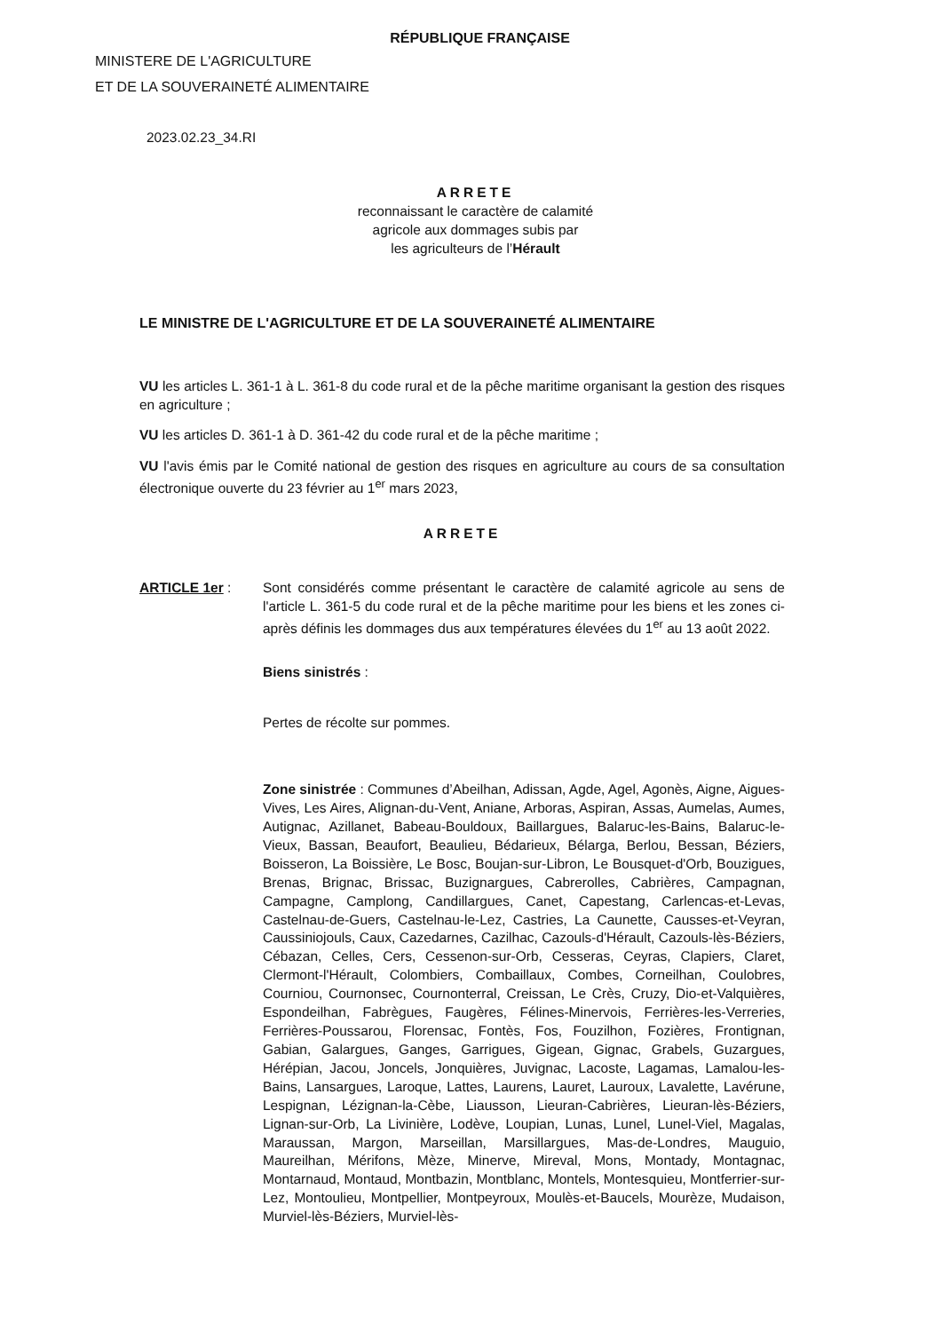RÉPUBLIQUE FRANÇAISE
MINISTERE DE L'AGRICULTURE
ET DE LA SOUVERAINETÉ ALIMENTAIRE
2023.02.23_34.RI
ARRETE
reconnaissant le caractère de calamité
agricole aux dommages subis par
les agriculteurs de l’Hérault
LE MINISTRE DE L'AGRICULTURE ET DE LA SOUVERAINETÉ ALIMENTAIRE
VU les articles L. 361-1 à L. 361-8 du code rural et de la pêche maritime organisant la gestion des risques en agriculture ;
VU les articles D. 361-1 à D. 361-42 du code rural et de la pêche maritime ;
VU l'avis émis par le Comité national de gestion des risques en agriculture au cours de sa consultation électronique ouverte du 23 février au 1<sup>er</sup> mars 2023,
ARRETE
ARTICLE 1er : Sont considérés comme présentant le caractère de calamité agricole au sens de l'article L. 361-5 du code rural et de la pêche maritime pour les biens et les zones ci-après définis les dommages dus aux températures élevées du 1<sup>er</sup> au 13 août 2022.
Biens sinistrés :
Pertes de récolte sur pommes.
Zone sinistrée : Communes d’Abeilhan, Adissan, Agde, Agel, Agonès, Aigne, Aigues-Vives, Les Aires, Alignan-du-Vent, Aniane, Arboras, Aspiran, Assas, Aumelas, Aumes, Autignac, Azillanet, Babeau-Bouldoux, Baillargues, Balaruc-les-Bains, Balaruc-le-Vieux, Bassan, Beaufort, Beaulieu, Bédarieux, Bélarga, Berlou, Bessan, Béziers, Boisseron, La Boissière, Le Bosc, Boujan-sur-Libron, Le Bousquet-d'Orb, Bouzigues, Brenas, Brignac, Brissac, Buzignargues, Cabrerolles, Cabrières, Campagnan, Campagne, Camplong, Candillargues, Canet, Capestang, Carlencas-et-Levas, Castelnau-de-Guers, Castelnau-le-Lez, Castries, La Caunette, Causses-et-Veyran, Caussiniojouls, Caux, Cazedarnes, Cazilhac, Cazouls-d'Hérault, Cazouls-lès-Béziers, Cébazan, Celles, Cers, Cessenon-sur-Orb, Cesseras, Ceyras, Clapiers, Claret, Clermont-l'Hérault, Colombiers, Combaillaux, Combes, Corneilhan, Coulobres, Courniou, Cournonsec, Cournonterral, Creissan, Le Crès, Cruzy, Dio-et-Valquières, Espondeilhan, Fabrègues, Faugères, Félines-Minervois, Ferrières-les-Verreries, Ferrières-Poussarou, Florensac, Fontès, Fos, Fouzilhon, Fozières, Frontignan, Gabian, Galargues, Ganges, Garrigues, Gigean, Gignac, Grabels, Guzargues, Hérépian, Jacou, Joncels, Jonquières, Juvignac, Lacoste, Lagamas, Lamalou-les-Bains, Lansargues, Laroque, Lattes, Laurens, Lauret, Lauroux, Lavalette, Lavérune, Lespignan, Lézignan-la-Cèbe, Liausson, Lieuran-Cabrières, Lieuran-lès-Béziers, Lignan-sur-Orb, La Livinière, Lodève, Loupian, Lunas, Lunel, Lunel-Viel, Magalas, Maraussan, Margon, Marseillan, Marsillargues, Mas-de-Londres, Mauguio, Maureilhan, Mérifons, Mèze, Minerve, Mireval, Mons, Montady, Montagnac, Montarnaud, Montaud, Montbazin, Montblanc, Montels, Montesquieu, Montferrier-sur-Lez, Montoulieu, Montpellier, Montpeyroux, Moulès-et-Baucels, Mourèze, Mudaison, Murviel-lès-Béziers, Murviel-lès-